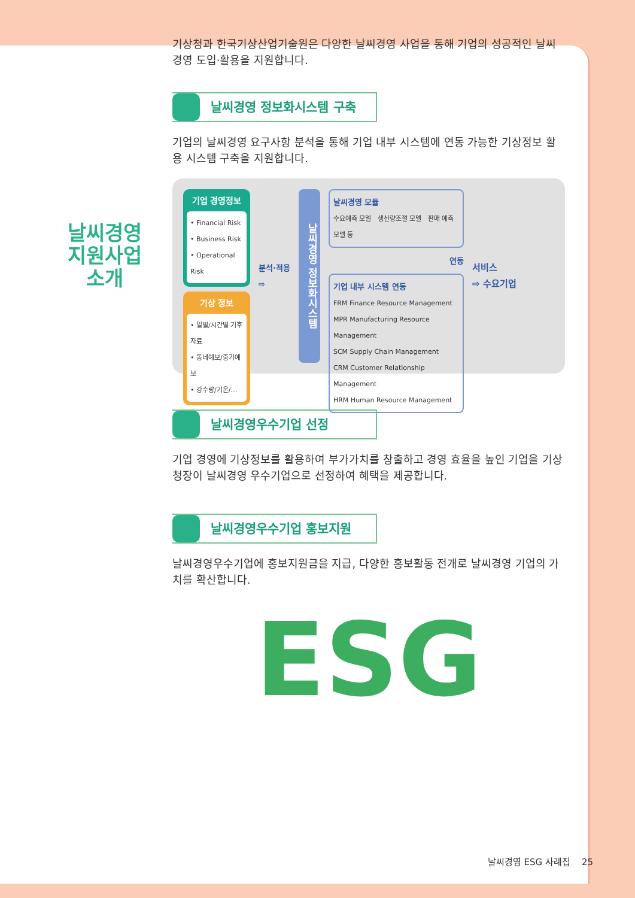날씨경영
지원사업
소개
기상청과 한국기상산업기술원은 다양한 날씨경영 사업을 통해 기업의 성공적인 날씨 경영 도입·활용을 지원합니다.
날씨경영 정보화시스템 구축
기업의 날씨경영 요구사항 분석을 통해 기업 내부 시스템에 연동 가능한 기상정보 활용 시스템 구축을 지원합니다.
기업 경영정보
• Financial Risk
• Business Risk
• Operational Risk
기상 정보
• 일별/시간별 기후자료
• 동네예보/중기예보
• 강수량/기온/…
분석·적용
⇨
날씨경영 정보화시스템
날씨경영 모듈
수요예측 모델 생산량조절 모델 판매 예측모델 등
연동
기업 내부 시스템 연동
FRM Finance Resource Management
MPR Manufacturing Resource Management
SCM Supply Chain Management
CRM Customer Relationship Management
HRM Human Resource Management
서비스
⇨ 수요기업
날씨경영우수기업 선정
기업 경영에 기상정보를 활용하여 부가가치를 창출하고 경영 효율을 높인 기업을 기상청장이 날씨경영 우수기업으로 선정하여 혜택을 제공합니다.
날씨경영우수기업 홍보지원
날씨경영우수기업에 홍보지원금을 지급, 다양한 홍보활동 전개로 날씨경영 기업의 가치를 확산합니다.
ESG
날씨경영 ESG 사례집 25